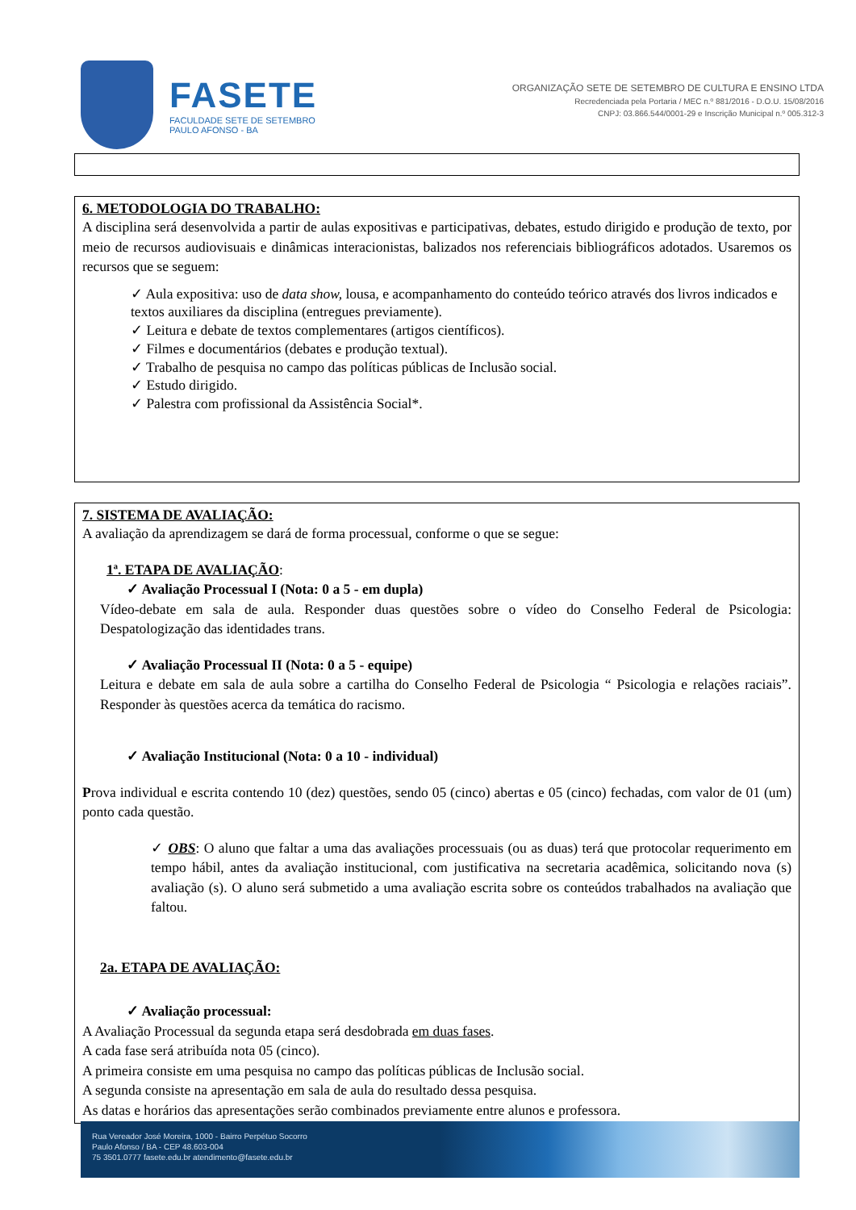FASETE
FACULDADE SETE DE SETEMBRO
PAULO AFONSO - BA
ORGANIZAÇÃO SETE DE SETEMBRO DE CULTURA E ENSINO LTDA
Recredenciada pela Portaria / MEC n.º 881/2016 - D.O.U. 15/08/2016
CNPJ: 03.866.544/0001-29 e Inscrição Municipal n.º 005.312-3
6. METODOLOGIA DO TRABALHO:
A disciplina será desenvolvida a partir de aulas expositivas e participativas, debates, estudo dirigido e produção de texto, por meio de recursos audiovisuais e dinâmicas interacionistas, balizados nos referenciais bibliográficos adotados. Usaremos os recursos que se seguem:
✓ Aula expositiva: uso de data show, lousa, e acompanhamento do conteúdo teórico através dos livros indicados e textos auxiliares da disciplina (entregues previamente).
✓ Leitura e debate de textos complementares (artigos científicos).
✓ Filmes e documentários (debates e produção textual).
✓ Trabalho de pesquisa no campo das políticas públicas de Inclusão social.
✓ Estudo dirigido.
✓ Palestra com profissional da Assistência Social*.
7. SISTEMA DE AVALIAÇÃO:
A avaliação da aprendizagem se dará de forma processual, conforme o que se segue:
1ª. ETAPA DE AVALIAÇÃO:
✓ Avaliação Processual I (Nota: 0 a 5 - em dupla)
Vídeo-debate em sala de aula. Responder duas questões sobre o vídeo do Conselho Federal de Psicologia: Despatologização das identidades trans.
✓ Avaliação Processual II (Nota: 0 a 5 - equipe)
Leitura e debate em sala de aula sobre a cartilha do Conselho Federal de Psicologia “ Psicologia e relações raciais”. Responder às questões acerca da temática do racismo.
✓ Avaliação Institucional (Nota: 0 a 10 - individual)
Prova individual e escrita contendo 10 (dez) questões, sendo 05 (cinco) abertas e 05 (cinco) fechadas, com valor de 01 (um) ponto cada questão.
✓ OBS: O aluno que faltar a uma das avaliações processuais (ou as duas) terá que protocolar requerimento em tempo hábil, antes da avaliação institucional, com justificativa na secretaria acadêmica, solicitando nova (s) avaliação (s). O aluno será submetido a uma avaliação escrita sobre os conteúdos trabalhados na avaliação que faltou.
2a. ETAPA DE AVALIAÇÃO:
✓ Avaliação processual:
A Avaliação Processual da segunda etapa será desdobrada em duas fases.
A cada fase será atribuída nota 05 (cinco).
A primeira consiste em uma pesquisa no campo das políticas públicas de Inclusão social.
A segunda consiste na apresentação em sala de aula do resultado dessa pesquisa.
As datas e horários das apresentações serão combinados previamente entre alunos e professora.
Rua Vereador José Moreira, 1000 - Bairro Perpétuo Socorro
Paulo Afonso / BA - CEP 48.603-004
75 3501.0777 fasete.edu.br atendimento@fasete.edu.br